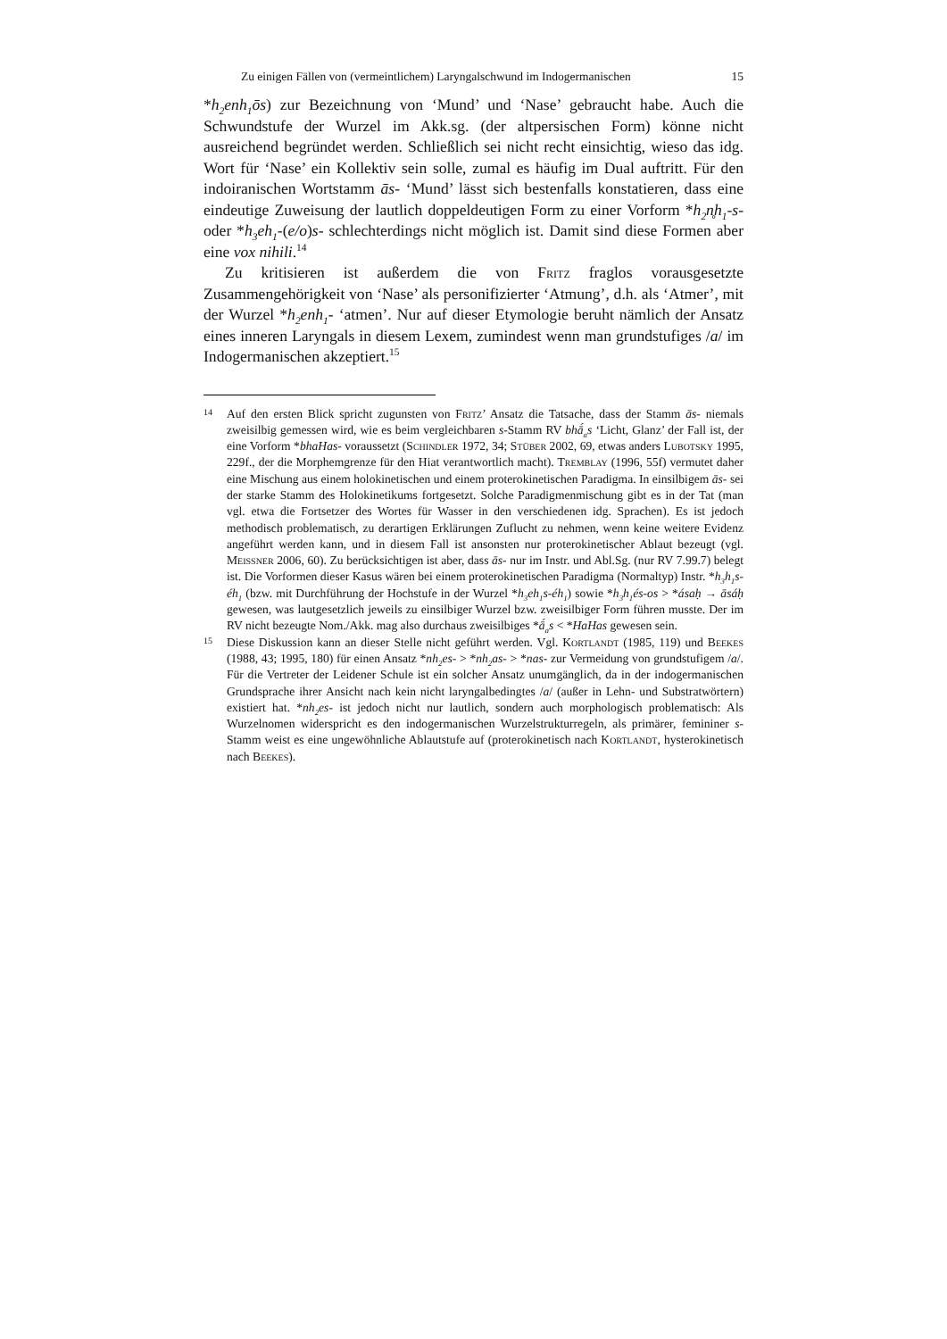Zu einigen Fällen von (vermeintlichem) Laryngalschwund im Indogermanischen 15
*h<sub>2</sub>enh<sub>1</sub>ōs) zur Bezeichnung von ‘Mund’ und ‘Nase’ gebraucht habe. Auch die Schwundstufe der Wurzel im Akk.sg. (der altpersischen Form) könne nicht ausreichend begründet werden. Schließlich sei nicht recht einsichtig, wieso das idg. Wort für ‘Nase’ ein Kollektiv sein solle, zumal es häufig im Dual auftritt. Für den indoiranischen Wortstamm ās- ‘Mund’ lässt sich bestenfalls konstatieren, dass eine eindeutige Zuweisung der lautlich doppeldeutigen Form zu einer Vorform *h<sub>2</sub>n̥h<sub>1</sub>-s- oder *h<sub>3</sub>eh<sub>1</sub>-(e/o)s- schlechterdings nicht möglich ist. Damit sind diese Formen aber eine vox nihili.<sup>14</sup>
Zu kritisieren ist außerdem die von Fritz fraglos vorausgesetzte Zusammengehörigkeit von ‘Nase’ als personifizierter ‘Atmung’, d.h. als ‘Atmer’, mit der Wurzel *h<sub>2</sub>enh<sub>1</sub>- ‘atmen’. Nur auf dieser Etymologie beruht nämlich der Ansatz eines inneren Laryngals in diesem Lexem, zumindest wenn man grundstufiges /a/ im Indogermanischen akzeptiert.<sup>15</sup>
14
Auf den ersten Blick spricht zugunsten von Fritz’ Ansatz die Tatsache, dass der Stamm ās- niemals zweisilbig gemessen wird, wie es beim vergleichbaren s-Stamm RV bhā́<sub>a</sub>s ‘Licht, Glanz’ der Fall ist, der eine Vorform *bhaHas- voraussetzt (Schindler 1972, 34; Stüber 2002, 69, etwas anders Lubotsky 1995, 229f., der die Morphemgrenze für den Hiat verantwortlich macht). Tremblay (1996, 55f) vermutet daher eine Mischung aus einem holokinetischen und einem proterokinetischen Paradigma. In einsilbigem ās- sei der starke Stamm des Holokinetikums fortgesetzt. Solche Paradigmenmischung gibt es in der Tat (man vgl. etwa die Fortsetzer des Wortes für Wasser in den verschiedenen idg. Sprachen). Es ist jedoch methodisch problematisch, zu derartigen Erklärungen Zuflucht zu nehmen, wenn keine weitere Evidenz angeführt werden kann, und in diesem Fall ist ansonsten nur proterokinetischer Ablaut bezeugt (vgl. Meissner 2006, 60). Zu berücksichtigen ist aber, dass ās- nur im Instr. und Abl.Sg. (nur RV 7.99.7) belegt ist. Die Vorformen dieser Kasus wären bei einem proterokinetischen Paradigma (Normaltyp) Instr. *h<sub>3</sub>h<sub>1</sub>s-éh<sub>1</sub> (bzw. mit Durchführung der Hochstufe in der Wurzel *h<sub>3</sub>eh<sub>1</sub>s-éh<sub>1</sub>) sowie *h<sub>3</sub>h<sub>1</sub>és-os > *ásaḥ → āsáḥ gewesen, was lautgesetzlich jeweils zu einsilbiger Wurzel bzw. zweisilbiger Form führen musste. Der im RV nicht bezeugte Nom./Akk. mag also durchaus zweisilbiges *ā́<sub>a</sub>s < *HaHas gewesen sein.
15
Diese Diskussion kann an dieser Stelle nicht geführt werden. Vgl. Kortlandt (1985, 119) und Beekes (1988, 43; 1995, 180) für einen Ansatz *nh<sub>2</sub>es- > *nh<sub>2</sub>as- > *nas- zur Vermeidung von grundstufigem /a/. Für die Vertreter der Leidener Schule ist ein solcher Ansatz unumgänglich, da in der indogermanischen Grundsprache ihrer Ansicht nach kein nicht laryngalbedingtes /a/ (außer in Lehn- und Substratwörtern) existiert hat. *nh<sub>2</sub>es- ist jedoch nicht nur lautlich, sondern auch morphologisch problematisch: Als Wurzelnomen widerspricht es den indogermanischen Wurzelstrukturregeln, als primärer, femininer s-Stamm weist es eine ungewöhnliche Ablautstufe auf (proterokinetisch nach Kortlandt, hysterokinetisch nach Beekes).